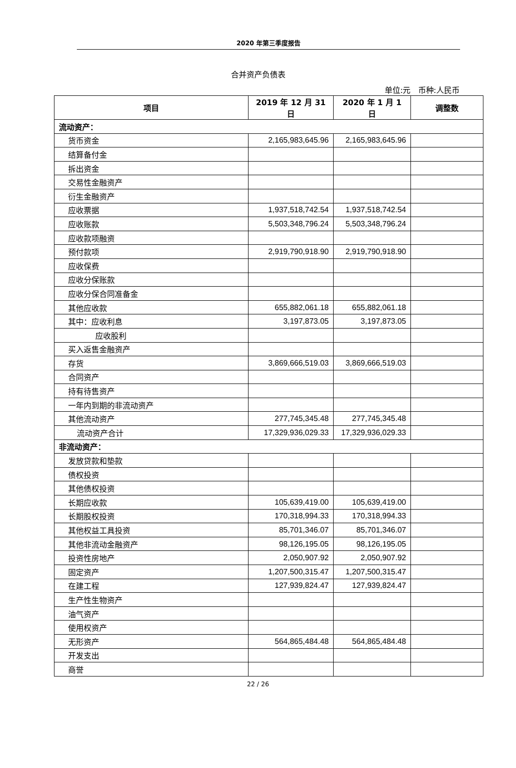2020 年第三季度报告
合并资产负债表
单位:元 币种:人民币
| 项目 | 2019 年 12 月 31 日 | 2020 年 1 月 1 日 | 调整数 |
| --- | --- | --- | --- |
| 流动资产： | | | |
| 货币资金 | 2,165,983,645.96 | 2,165,983,645.96 | |
| 结算备付金 | | | |
| 拆出资金 | | | |
| 交易性金融资产 | | | |
| 衍生金融资产 | | | |
| 应收票据 | 1,937,518,742.54 | 1,937,518,742.54 | |
| 应收账款 | 5,503,348,796.24 | 5,503,348,796.24 | |
| 应收款项融资 | | | |
| 预付款项 | 2,919,790,918.90 | 2,919,790,918.90 | |
| 应收保费 | | | |
| 应收分保账款 | | | |
| 应收分保合同准备金 | | | |
| 其他应收款 | 655,882,061.18 | 655,882,061.18 | |
| 其中：应收利息 | 3,197,873.05 | 3,197,873.05 | |
| 应收股利 | | | |
| 买入返售金融资产 | | | |
| 存货 | 3,869,666,519.03 | 3,869,666,519.03 | |
| 合同资产 | | | |
| 持有待售资产 | | | |
| 一年内到期的非流动资产 | | | |
| 其他流动资产 | 277,745,345.48 | 277,745,345.48 | |
| 流动资产合计 | 17,329,936,029.33 | 17,329,936,029.33 | |
| 非流动资产： | | | |
| 发放贷款和垫款 | | | |
| 债权投资 | | | |
| 其他债权投资 | | | |
| 长期应收款 | 105,639,419.00 | 105,639,419.00 | |
| 长期股权投资 | 170,318,994.33 | 170,318,994.33 | |
| 其他权益工具投资 | 85,701,346.07 | 85,701,346.07 | |
| 其他非流动金融资产 | 98,126,195.05 | 98,126,195.05 | |
| 投资性房地产 | 2,050,907.92 | 2,050,907.92 | |
| 固定资产 | 1,207,500,315.47 | 1,207,500,315.47 | |
| 在建工程 | 127,939,824.47 | 127,939,824.47 | |
| 生产性生物资产 | | | |
| 油气资产 | | | |
| 使用权资产 | | | |
| 无形资产 | 564,865,484.48 | 564,865,484.48 | |
| 开发支出 | | | |
| 商誉 | | | |
22 / 26